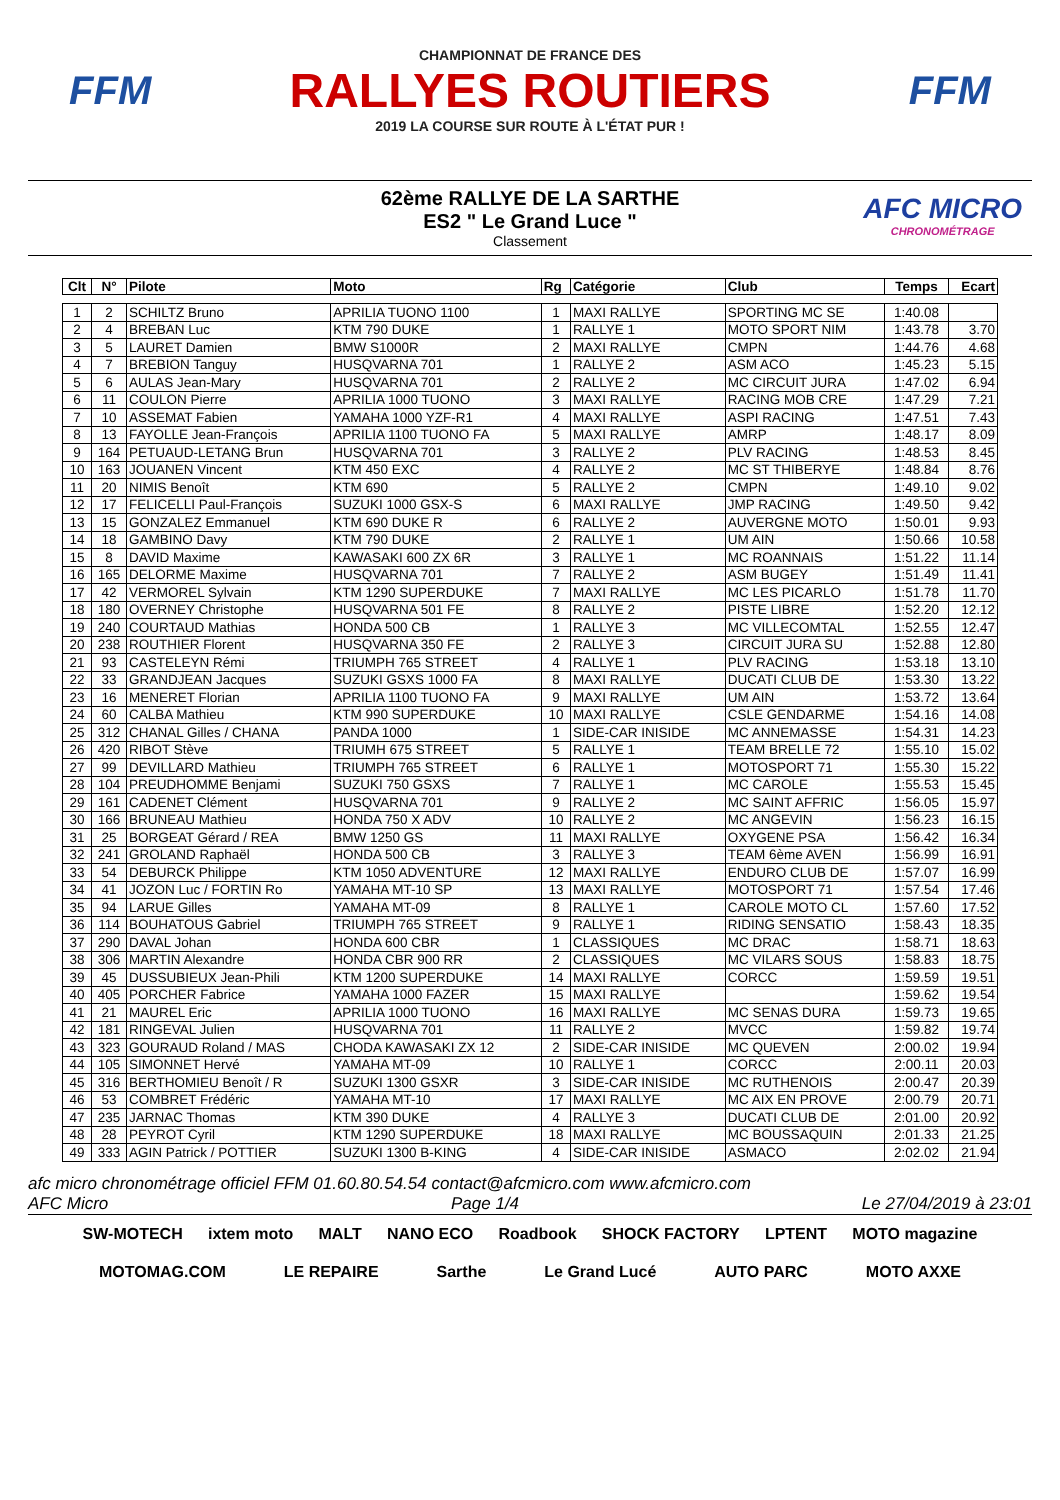FFM
CHAMPIONNAT DE FRANCE DES
RALLYES ROUTIERS
2019 LA COURSE SUR ROUTE À L'ÉTAT PUR !
FFM
62ème RALLYE DE LA SARTHE
ES2 " Le Grand Luce "
Classement
AFC MICRO
CHRONOMÉTRAGE
| Clt | N° | Pilote | Moto | Rg | Catégorie | Club | Temps | Ecart |
| --- | --- | --- | --- | --- | --- | --- | --- | --- |
| 1 | 2 | SCHILTZ Bruno | APRILIA TUONO 1100 | 1 | MAXI RALLYE | SPORTING MC SE | 1:40.08 | |
| 2 | 4 | BREBAN Luc | KTM 790 DUKE | 1 | RALLYE 1 | MOTO SPORT NIM | 1:43.78 | 3.70 |
| 3 | 5 | LAURET Damien | BMW S1000R | 2 | MAXI RALLYE | CMPN | 1:44.76 | 4.68 |
| 4 | 7 | BREBION Tanguy | HUSQVARNA 701 | 1 | RALLYE 2 | ASM ACO | 1:45.23 | 5.15 |
| 5 | 6 | AULAS Jean-Mary | HUSQVARNA 701 | 2 | RALLYE 2 | MC CIRCUIT JURA | 1:47.02 | 6.94 |
| 6 | 11 | COULON Pierre | APRILIA 1000 TUONO | 3 | MAXI RALLYE | RACING MOB CRE | 1:47.29 | 7.21 |
| 7 | 10 | ASSEMAT Fabien | YAMAHA 1000 YZF-R1 | 4 | MAXI RALLYE | ASPI RACING | 1:47.51 | 7.43 |
| 8 | 13 | FAYOLLE Jean-François | APRILIA 1100 TUONO FA | 5 | MAXI RALLYE | AMRP | 1:48.17 | 8.09 |
| 9 | 164 | PETUAUD-LETANG Brun | HUSQVARNA 701 | 3 | RALLYE 2 | PLV RACING | 1:48.53 | 8.45 |
| 10 | 163 | JOUANEN Vincent | KTM 450 EXC | 4 | RALLYE 2 | MC ST THIBERYE | 1:48.84 | 8.76 |
| 11 | 20 | NIMIS Benoît | KTM 690 | 5 | RALLYE 2 | CMPN | 1:49.10 | 9.02 |
| 12 | 17 | FELICELLI Paul-François | SUZUKI 1000 GSX-S | 6 | MAXI RALLYE | JMP RACING | 1:49.50 | 9.42 |
| 13 | 15 | GONZALEZ Emmanuel | KTM 690 DUKE R | 6 | RALLYE 2 | AUVERGNE MOTO | 1:50.01 | 9.93 |
| 14 | 18 | GAMBINO Davy | KTM 790 DUKE | 2 | RALLYE 1 | UM AIN | 1:50.66 | 10.58 |
| 15 | 8 | DAVID Maxime | KAWASAKI 600 ZX 6R | 3 | RALLYE 1 | MC ROANNAIS | 1:51.22 | 11.14 |
| 16 | 165 | DELORME Maxime | HUSQVARNA 701 | 7 | RALLYE 2 | ASM BUGEY | 1:51.49 | 11.41 |
| 17 | 42 | VERMOREL Sylvain | KTM 1290 SUPERDUKE | 7 | MAXI RALLYE | MC LES PICARLO | 1:51.78 | 11.70 |
| 18 | 180 | OVERNEY Christophe | HUSQVARNA 501 FE | 8 | RALLYE 2 | PISTE LIBRE | 1:52.20 | 12.12 |
| 19 | 240 | COURTAUD Mathias | HONDA 500 CB | 1 | RALLYE 3 | MC VILLECOMTAL | 1:52.55 | 12.47 |
| 20 | 238 | ROUTHIER Florent | HUSQVARNA 350 FE | 2 | RALLYE 3 | CIRCUIT JURA SU | 1:52.88 | 12.80 |
| 21 | 93 | CASTELEYN Rémi | TRIUMPH 765 STREET | 4 | RALLYE 1 | PLV RACING | 1:53.18 | 13.10 |
| 22 | 33 | GRANDJEAN Jacques | SUZUKI GSXS 1000 FA | 8 | MAXI RALLYE | DUCATI CLUB DE | 1:53.30 | 13.22 |
| 23 | 16 | MENERET Florian | APRILIA 1100 TUONO FA | 9 | MAXI RALLYE | UM AIN | 1:53.72 | 13.64 |
| 24 | 60 | CALBA Mathieu | KTM 990 SUPERDUKE | 10 | MAXI RALLYE | CSLE GENDARME | 1:54.16 | 14.08 |
| 25 | 312 | CHANAL Gilles / CHANA | PANDA 1000 | 1 | SIDE-CAR INISIDE | MC ANNEMASSE | 1:54.31 | 14.23 |
| 26 | 420 | RIBOT Stève | TRIUMH 675 STREET | 5 | RALLYE 1 | TEAM BRELLE 72 | 1:55.10 | 15.02 |
| 27 | 99 | DEVILLARD Mathieu | TRIUMPH 765 STREET | 6 | RALLYE 1 | MOTOSPORT 71 | 1:55.30 | 15.22 |
| 28 | 104 | PREUDHOMME Benjami | SUZUKI 750 GSXS | 7 | RALLYE 1 | MC CAROLE | 1:55.53 | 15.45 |
| 29 | 161 | CADENET Clément | HUSQVARNA 701 | 9 | RALLYE 2 | MC SAINT AFFRIC | 1:56.05 | 15.97 |
| 30 | 166 | BRUNEAU Mathieu | HONDA 750 X ADV | 10 | RALLYE 2 | MC ANGEVIN | 1:56.23 | 16.15 |
| 31 | 25 | BORGEAT Gérard / REA | BMW 1250 GS | 11 | MAXI RALLYE | OXYGENE PSA | 1:56.42 | 16.34 |
| 32 | 241 | GROLAND Raphaël | HONDA 500 CB | 3 | RALLYE 3 | TEAM 6ème AVEN | 1:56.99 | 16.91 |
| 33 | 54 | DEBURCK Philippe | KTM 1050 ADVENTURE | 12 | MAXI RALLYE | ENDURO CLUB DE | 1:57.07 | 16.99 |
| 34 | 41 | JOZON Luc / FORTIN Ro | YAMAHA MT-10 SP | 13 | MAXI RALLYE | MOTOSPORT 71 | 1:57.54 | 17.46 |
| 35 | 94 | LARUE Gilles | YAMAHA MT-09 | 8 | RALLYE 1 | CAROLE MOTO CL | 1:57.60 | 17.52 |
| 36 | 114 | BOUHATOUS Gabriel | TRIUMPH 765 STREET | 9 | RALLYE 1 | RIDING SENSATIO | 1:58.43 | 18.35 |
| 37 | 290 | DAVAL Johan | HONDA 600 CBR | 1 | CLASSIQUES | MC DRAC | 1:58.71 | 18.63 |
| 38 | 306 | MARTIN Alexandre | HONDA CBR 900 RR | 2 | CLASSIQUES | MC VILARS SOUS | 1:58.83 | 18.75 |
| 39 | 45 | DUSSUBIEUX Jean-Phili | KTM 1200 SUPERDUKE | 14 | MAXI RALLYE | CORCC | 1:59.59 | 19.51 |
| 40 | 405 | PORCHER Fabrice | YAMAHA 1000 FAZER | 15 | MAXI RALLYE | | 1:59.62 | 19.54 |
| 41 | 21 | MAUREL Eric | APRILIA 1000 TUONO | 16 | MAXI RALLYE | MC SENAS DURA | 1:59.73 | 19.65 |
| 42 | 181 | RINGEVAL Julien | HUSQVARNA 701 | 11 | RALLYE 2 | MVCC | 1:59.82 | 19.74 |
| 43 | 323 | GOURAUD Roland / MAS | CHODA KAWASAKI ZX 12 | 2 | SIDE-CAR INISIDE | MC QUEVEN | 2:00.02 | 19.94 |
| 44 | 105 | SIMONNET Hervé | YAMAHA MT-09 | 10 | RALLYE 1 | CORCC | 2:00.11 | 20.03 |
| 45 | 316 | BERTHOMIEU Benoît / R | SUZUKI 1300 GSXR | 3 | SIDE-CAR INISIDE | MC RUTHENOIS | 2:00.47 | 20.39 |
| 46 | 53 | COMBRET Frédéric | YAMAHA MT-10 | 17 | MAXI RALLYE | MC AIX EN PROVE | 2:00.79 | 20.71 |
| 47 | 235 | JARNAC Thomas | KTM 390 DUKE | 4 | RALLYE 3 | DUCATI CLUB DE | 2:01.00 | 20.92 |
| 48 | 28 | PEYROT Cyril | KTM 1290 SUPERDUKE | 18 | MAXI RALLYE | MC BOUSSAQUIN | 2:01.33 | 21.25 |
| 49 | 333 | AGIN Patrick / POTTIER | SUZUKI 1300 B-KING | 4 | SIDE-CAR INISIDE | ASMACO | 2:02.02 | 21.94 |
afc micro chronométrage officiel FFM 01.60.80.54.54 contact@afcmicro.com www.afcmicro.com
AFC Micro Page 1/4 Le 27/04/2019 à 23:01
SW-MOTECH ixtem moto MALT NANO ECO Roadbook SHOCK FACTORY LPTENT MOTO magazine MOTOMAG.COM LE REPAIRE Sarthe Le Grand Lucé AUTO PARC MOTO AXXE